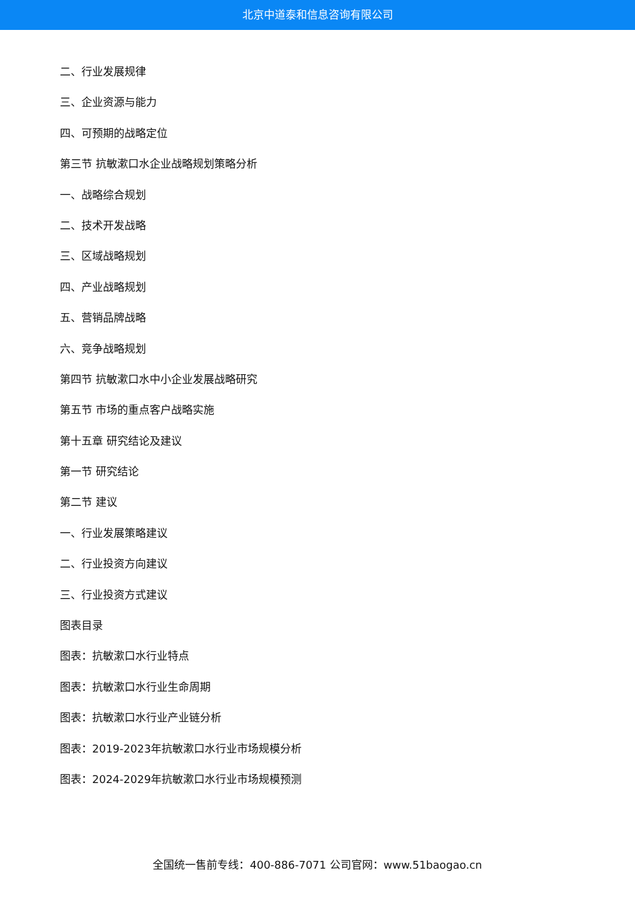北京中道泰和信息咨询有限公司
二、行业发展规律
三、企业资源与能力
四、可预期的战略定位
第三节 抗敏漱口水企业战略规划策略分析
一、战略综合规划
二、技术开发战略
三、区域战略规划
四、产业战略规划
五、营销品牌战略
六、竞争战略规划
第四节 抗敏漱口水中小企业发展战略研究
第五节 市场的重点客户战略实施
第十五章 研究结论及建议
第一节 研究结论
第二节 建议
一、行业发展策略建议
二、行业投资方向建议
三、行业投资方式建议
图表目录
图表：抗敏漱口水行业特点
图表：抗敏漱口水行业生命周期
图表：抗敏漱口水行业产业链分析
图表：2019-2023年抗敏漱口水行业市场规模分析
图表：2024-2029年抗敏漱口水行业市场规模预测
全国统一售前专线：400-886-7071 公司官网：www.51baogao.cn